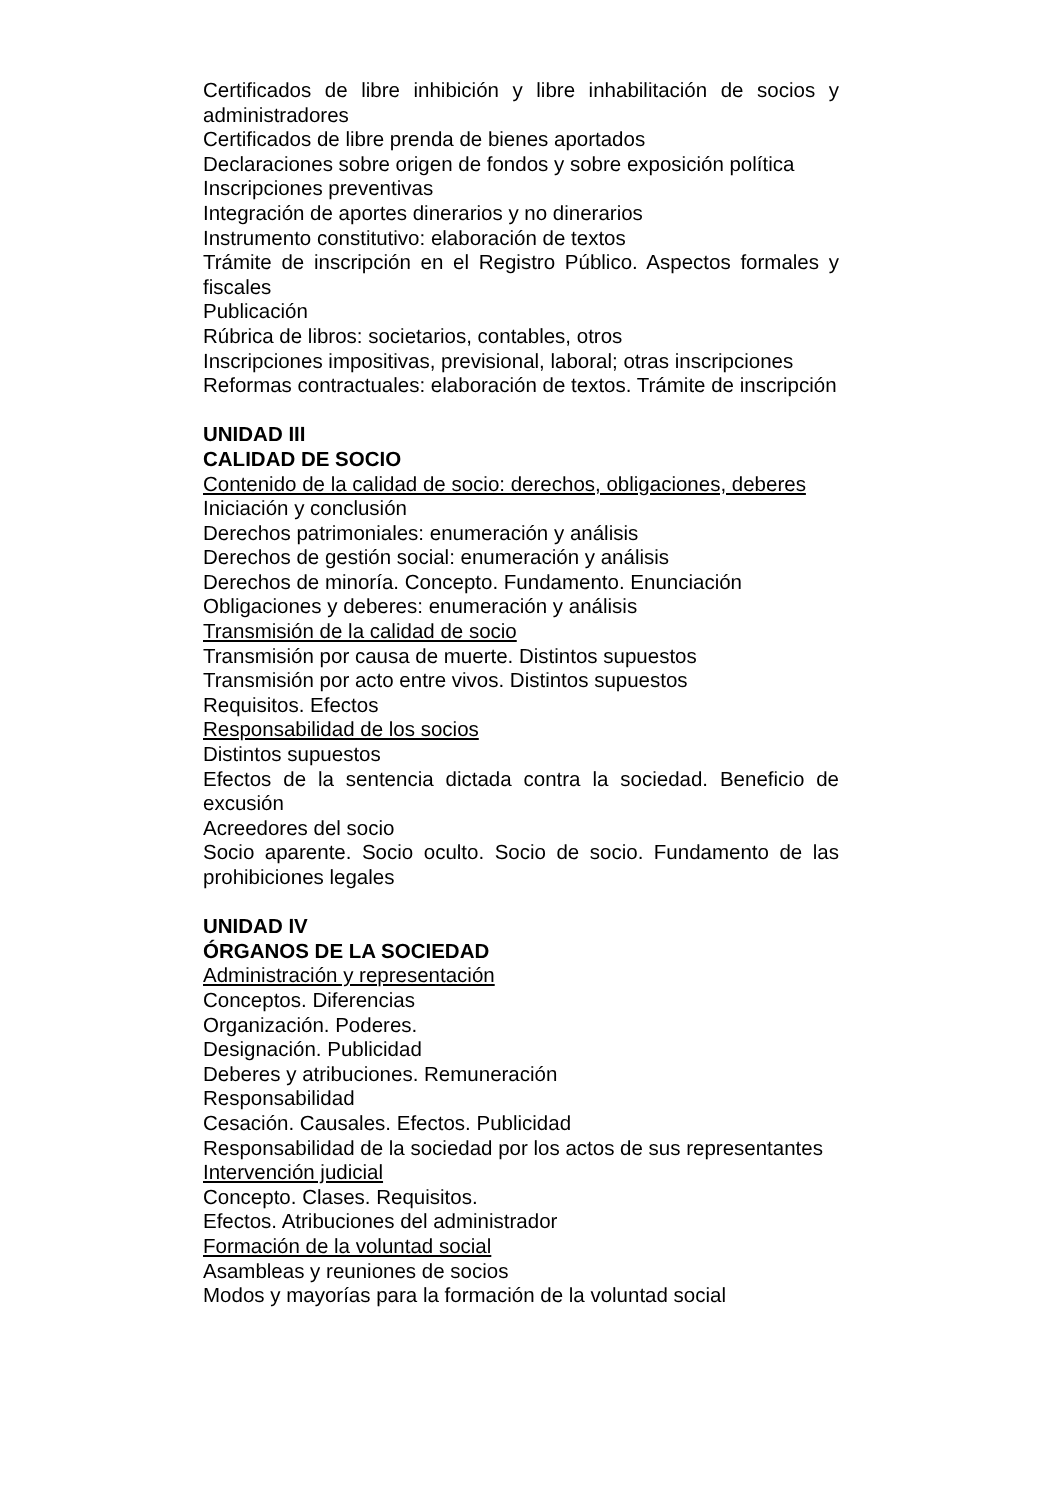Certificados de libre inhibición y libre inhabilitación de socios y administradores
Certificados de libre prenda de bienes aportados
Declaraciones sobre origen de fondos y sobre exposición política
Inscripciones preventivas
Integración de aportes dinerarios y no dinerarios
Instrumento constitutivo: elaboración de textos
Trámite de inscripción en el Registro Público. Aspectos formales y fiscales
Publicación
Rúbrica de libros: societarios, contables, otros
Inscripciones impositivas, previsional, laboral; otras inscripciones
Reformas contractuales: elaboración de textos. Trámite de inscripción
UNIDAD III
CALIDAD DE SOCIO
Contenido de la calidad de socio: derechos, obligaciones, deberes
Iniciación y conclusión
Derechos patrimoniales: enumeración y análisis
Derechos de gestión social: enumeración y análisis
Derechos de minoría. Concepto. Fundamento. Enunciación
Obligaciones y deberes: enumeración y análisis
Transmisión de la calidad de socio
Transmisión por causa de muerte. Distintos supuestos
Transmisión por acto entre vivos. Distintos supuestos
Requisitos. Efectos
Responsabilidad de los socios
Distintos supuestos
Efectos de la sentencia dictada contra la sociedad. Beneficio de excusión
Acreedores del socio
Socio aparente. Socio oculto. Socio de socio. Fundamento de las prohibiciones legales
UNIDAD IV
ÓRGANOS DE LA SOCIEDAD
Administración y representación
Conceptos. Diferencias
Organización. Poderes.
Designación. Publicidad
Deberes y atribuciones. Remuneración
Responsabilidad
Cesación. Causales. Efectos. Publicidad
Responsabilidad de la sociedad por los actos de sus representantes
Intervención judicial
Concepto. Clases. Requisitos.
Efectos. Atribuciones del administrador
Formación de la voluntad social
Asambleas y reuniones de socios
Modos y mayorías para la formación de la voluntad social